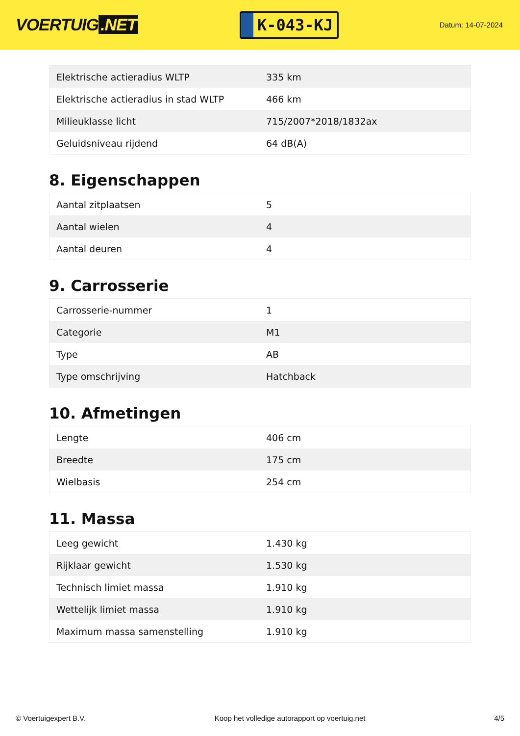VOERTUIG.NET
K-043-KJ
Datum: 14-07-2024
| Elektrische actieradius WLTP | 335 km |
| Elektrische actieradius in stad WLTP | 466 km |
| Milieuklasse licht | 715/2007*2018/1832ax |
| Geluidsniveau rijdend | 64 dB(A) |
8. Eigenschappen
| Aantal zitplaatsen | 5 |
| Aantal wielen | 4 |
| Aantal deuren | 4 |
9. Carrosserie
| Carrosserie-nummer | 1 |
| Categorie | M1 |
| Type | AB |
| Type omschrijving | Hatchback |
10. Afmetingen
| Lengte | 406 cm |
| Breedte | 175 cm |
| Wielbasis | 254 cm |
11. Massa
| Leeg gewicht | 1.430 kg |
| Rijklaar gewicht | 1.530 kg |
| Technisch limiet massa | 1.910 kg |
| Wettelijk limiet massa | 1.910 kg |
| Maximum massa samenstelling | 1.910 kg |
© Voertuigexpert B.V. Koop het volledige autorapport op voertuig.net 4/5